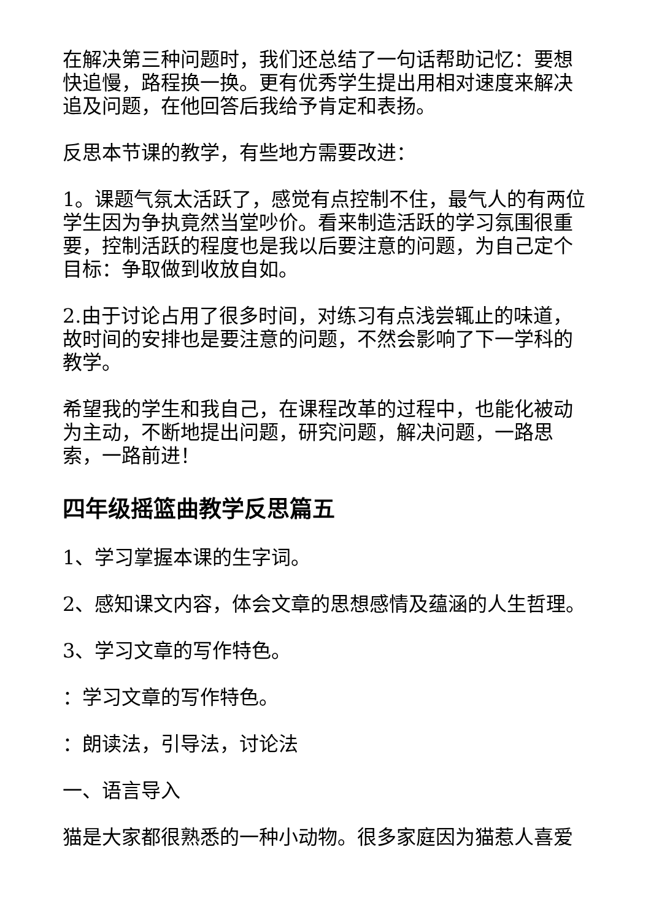在解决第三种问题时，我们还总结了一句话帮助记忆：要想快追慢，路程换一换。更有优秀学生提出用相对速度来解决追及问题，在他回答后我给予肯定和表扬。
反思本节课的教学，有些地方需要改进：
1。课题气氛太活跃了，感觉有点控制不住，最气人的有两位学生因为争执竟然当堂吵价。看来制造活跃的学习氛围很重要，控制活跃的程度也是我以后要注意的问题，为自己定个目标：争取做到收放自如。
2.由于讨论占用了很多时间，对练习有点浅尝辄止的味道，故时间的安排也是要注意的问题，不然会影响了下一学科的教学。
希望我的学生和我自己，在课程改革的过程中，也能化被动为主动，不断地提出问题，研究问题，解决问题，一路思索，一路前进！
四年级摇篮曲教学反思篇五
1、学习掌握本课的生字词。
2、感知课文内容，体会文章的思想感情及蕴涵的人生哲理。
3、学习文章的写作特色。
：学习文章的写作特色。
：朗读法，引导法，讨论法
一、语言导入
猫是大家都很熟悉的一种小动物。很多家庭因为猫惹人喜爱